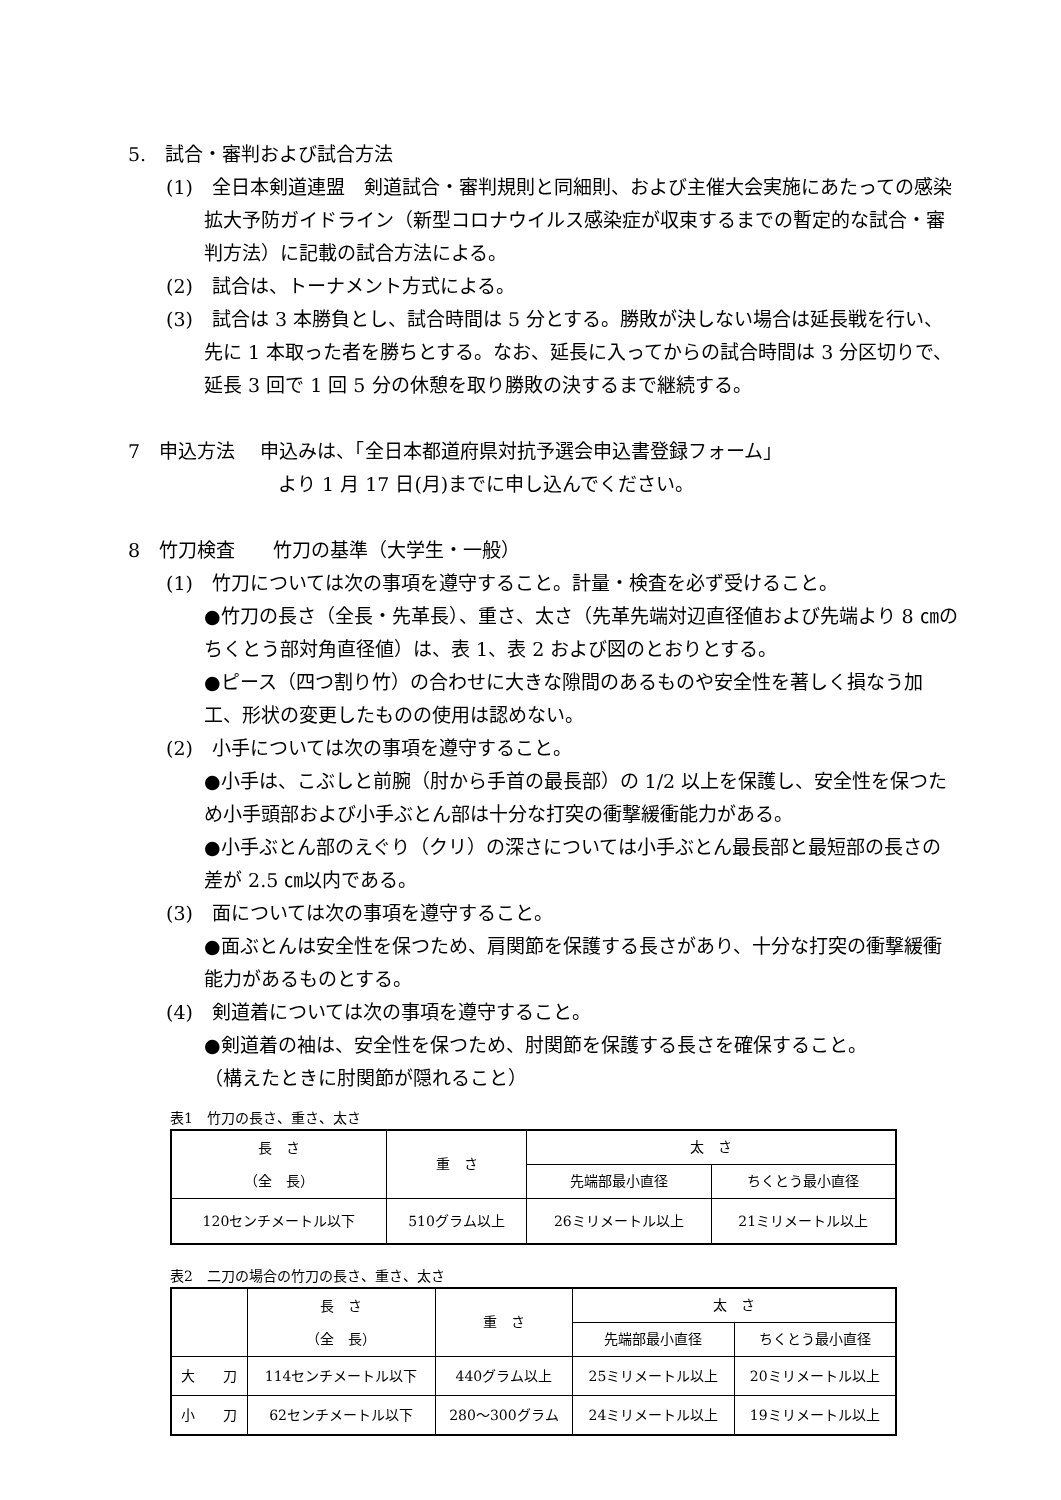5.　試合・審判および試合方法
(1)　全日本剣道連盟　剣道試合・審判規則と同細則、および主催大会実施にあたっての感染拡大予防ガイドライン（新型コロナウイルス感染症が収束するまでの暫定的な試合・審判方法）に記載の試合方法による。
(2)　試合は、トーナメント方式による。
(3)　試合は 3 本勝負とし、試合時間は 5 分とする。勝敗が決しない場合は延長戦を行い、先に 1 本取った者を勝ちとする。なお、延長に入ってからの試合時間は 3 分区切りで、延長 3 回で 1 回 5 分の休憩を取り勝敗の決するまで継続する。
7　申込方法　 申込みは、「全日本都道府県対抗予選会申込書登録フォーム」
より 1 月 17 日(月)までに申し込んでください。
8　竹刀検査　　竹刀の基準（大学生・一般）
(1)　竹刀については次の事項を遵守すること。計量・検査を必ず受けること。
●竹刀の長さ（全長・先革長）、重さ、太さ（先革先端対辺直径値および先端より 8 ㎝のちくとう部対角直径値）は、表 1、表 2 および図のとおりとする。
●ピース（四つ割り竹）の合わせに大きな隙間のあるものや安全性を著しく損なう加工、形状の変更したものの使用は認めない。
(2)　小手については次の事項を遵守すること。
●小手は、こぶしと前腕（肘から手首の最長部）の 1/2 以上を保護し、安全性を保つため小手頭部および小手ぶとん部は十分な打突の衝撃緩衝能力がある。
●小手ぶとん部のえぐり（クリ）の深さについては小手ぶとん最長部と最短部の長さの差が 2.5 ㎝以内である。
(3)　面については次の事項を遵守すること。
●面ぶとんは安全性を保つため、肩関節を保護する長さがあり、十分な打突の衝撃緩衝能力があるものとする。
(4)　剣道着については次の事項を遵守すること。
●剣道着の袖は、安全性を保つため、肘関節を保護する長さを確保すること。
（構えたときに肘関節が隠れること）
表1　竹刀の長さ、重さ、太さ
| 長 さ （全 長） | 重 さ | 太 さ | |
| --- | --- | --- | --- |
| | | 先端部最小直径 | ちくとう最小直径 |
| 120センチメートル以下 | 510グラム以上 | 26ミリメートル以上 | 21ミリメートル以上 |
表2　二刀の場合の竹刀の長さ、重さ、太さ
| | 長 さ （全 長） | 重 さ | 太 さ | |
| --- | --- | --- | --- | --- |
| | | | 先端部最小直径 | ちくとう最小直径 |
| 大 刀 | 114センチメートル以下 | 440グラム以上 | 25ミリメートル以上 | 20ミリメートル以上 |
| 小 刀 | 62センチメートル以下 | 280～300グラム | 24ミリメートル以上 | 19ミリメートル以上 |